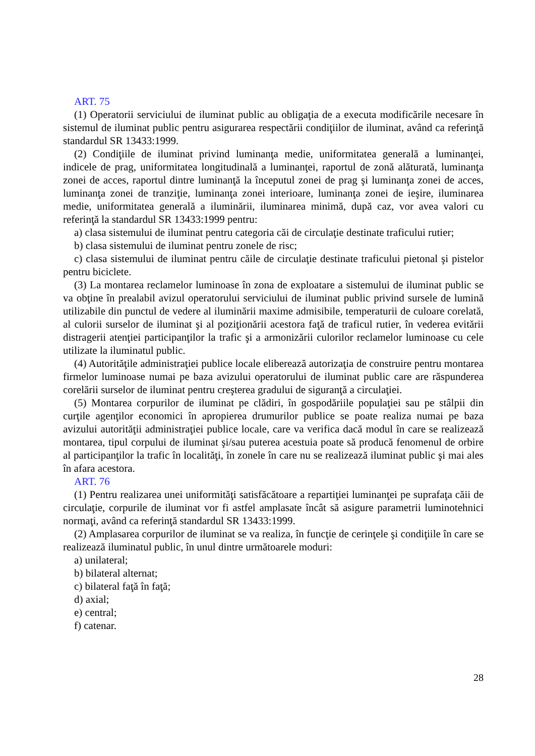ART. 75
(1) Operatorii serviciului de iluminat public au obligaţia de a executa modificările necesare în sistemul de iluminat public pentru asigurarea respectării condiţiilor de iluminat, având ca referinţă standardul SR 13433:1999.
(2) Condiţiile de iluminat privind luminanţa medie, uniformitatea generală a luminanţei, indicele de prag, uniformitatea longitudinală a luminanţei, raportul de zonă alăturată, luminanţa zonei de acces, raportul dintre luminanţă la începutul zonei de prag şi luminanţa zonei de acces, luminanţa zonei de tranziţie, luminanţa zonei interioare, luminanţa zonei de ieşire, iluminarea medie, uniformitatea generală a iluminării, iluminarea minimă, după caz, vor avea valori cu referinţă la standardul SR 13433:1999 pentru:
a) clasa sistemului de iluminat pentru categoria căi de circulaţie destinate traficului rutier;
b) clasa sistemului de iluminat pentru zonele de risc;
c) clasa sistemului de iluminat pentru căile de circulaţie destinate traficului pietonal şi pistelor pentru biciclete.
(3) La montarea reclamelor luminoase în zona de exploatare a sistemului de iluminat public se va obţine în prealabil avizul operatorului serviciului de iluminat public privind sursele de lumină utilizabile din punctul de vedere al iluminării maxime admisibile, temperaturii de culoare corelată, al culorii surselor de iluminat şi al poziţionării acestora faţă de traficul rutier, în vederea evitării distragerii atenţiei participanţilor la trafic şi a armonizării culorilor reclamelor luminoase cu cele utilizate la iluminatul public.
(4) Autorităţile administraţiei publice locale eliberează autorizaţia de construire pentru montarea firmelor luminoase numai pe baza avizului operatorului de iluminat public care are răspunderea corelării surselor de iluminat pentru creşterea gradului de siguranţă a circulaţiei.
(5) Montarea corpurilor de iluminat pe clădiri, în gospodăriile populaţiei sau pe stâlpii din curţile agenţilor economici în apropierea drumurilor publice se poate realiza numai pe baza avizului autorităţii administraţiei publice locale, care va verifica dacă modul în care se realizează montarea, tipul corpului de iluminat şi/sau puterea acestuia poate să producă fenomenul de orbire al participanţilor la trafic în localităţi, în zonele în care nu se realizează iluminat public şi mai ales în afara acestora.
ART. 76
(1) Pentru realizarea unei uniformităţi satisfăcătoare a repartiţiei luminanţei pe suprafaţa căii de circulaţie, corpurile de iluminat vor fi astfel amplasate încât să asigure parametrii luminotehnici normaţi, având ca referinţă standardul SR 13433:1999.
(2) Amplasarea corpurilor de iluminat se va realiza, în funcţie de cerinţele şi condiţiile în care se realizează iluminatul public, în unul dintre următoarele moduri:
a) unilateral;
b) bilateral alternat;
c) bilateral faţă în faţă;
d) axial;
e) central;
f) catenar.
28